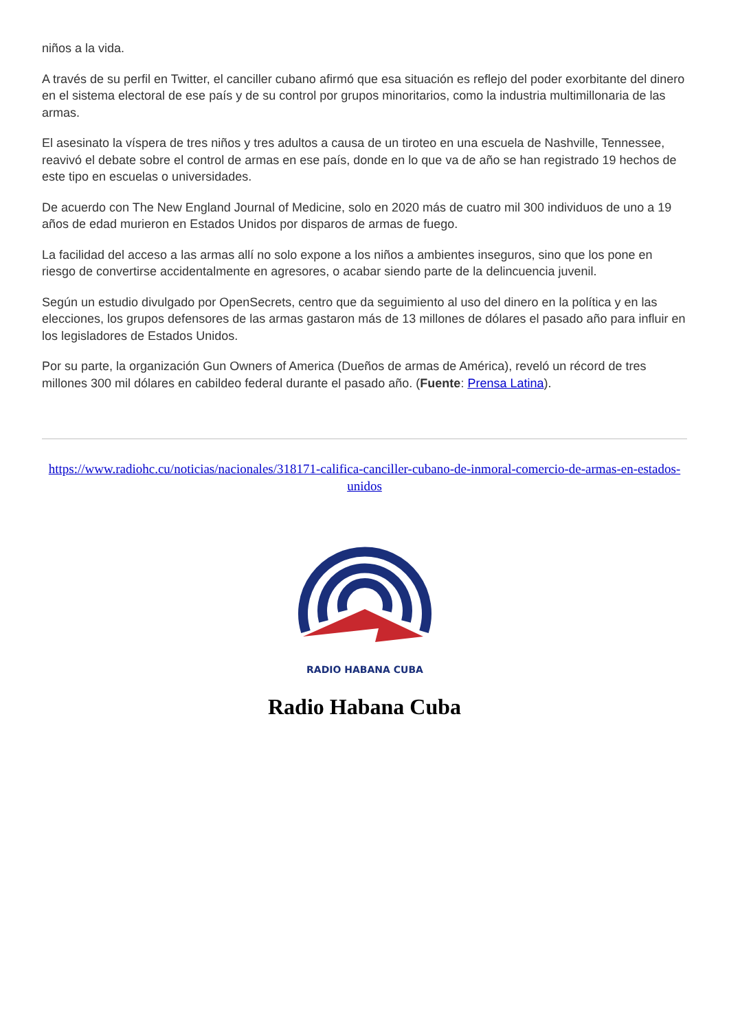niños a la vida.
A través de su perfil en Twitter, el canciller cubano afirmó que esa situación es reflejo del poder exorbitante del dinero en el sistema electoral de ese país y de su control por grupos minoritarios, como la industria multimillonaria de las armas.
El asesinato la víspera de tres niños y tres adultos a causa de un tiroteo en una escuela de Nashville, Tennessee, reavivó el debate sobre el control de armas en ese país, donde en lo que va de año se han registrado 19 hechos de este tipo en escuelas o universidades.
De acuerdo con The New England Journal of Medicine, solo en 2020 más de cuatro mil 300 individuos de uno a 19 años de edad murieron en Estados Unidos por disparos de armas de fuego.
La facilidad del acceso a las armas allí no solo expone a los niños a ambientes inseguros, sino que los pone en riesgo de convertirse accidentalmente en agresores, o acabar siendo parte de la delincuencia juvenil.
Según un estudio divulgado por OpenSecrets, centro que da seguimiento al uso del dinero en la política y en las elecciones, los grupos defensores de las armas gastaron más de 13 millones de dólares el pasado año para influir en los legisladores de Estados Unidos.
Por su parte, la organización Gun Owners of America (Dueños de armas de América), reveló un récord de tres millones 300 mil dólares en cabildeo federal durante el pasado año. (Fuente: Prensa Latina).
https://www.radiohc.cu/noticias/nacionales/318171-califica-canciller-cubano-de-inmoral-comercio-de-armas-en-estados-unidos
RADIO HABANA CUBA
Radio Habana Cuba